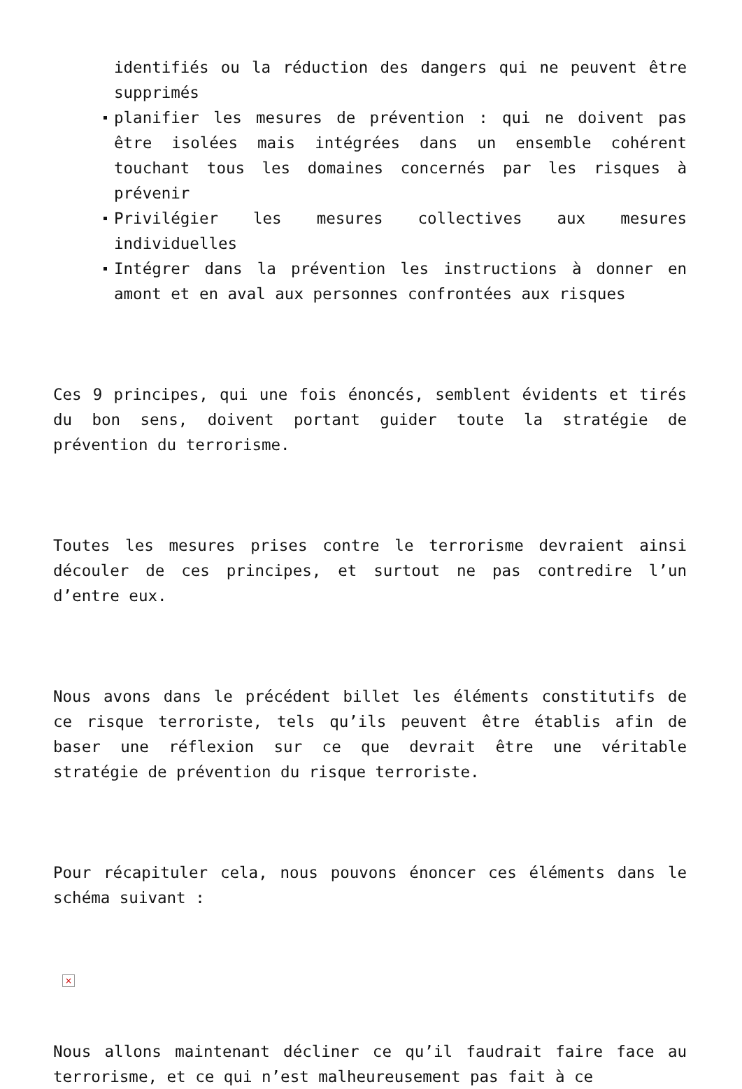identifiés ou la réduction des dangers qui ne peuvent être supprimés
planifier les mesures de prévention : qui ne doivent pas être isolées mais intégrées dans un ensemble cohérent touchant tous les domaines concernés par les risques à prévenir
Privilégier les mesures collectives aux mesures individuelles
Intégrer dans la prévention les instructions à donner en amont et en aval aux personnes confrontées aux risques
Ces 9 principes, qui une fois énoncés, semblent évidents et tirés du bon sens, doivent portant guider toute la stratégie de prévention du terrorisme.
Toutes les mesures prises contre le terrorisme devraient ainsi découler de ces principes, et surtout ne pas contredire l’un d’entre eux.
Nous avons dans le précédent billet les éléments constitutifs de ce risque terroriste, tels qu’ils peuvent être établis afin de baser une réflexion sur ce que devrait être une véritable stratégie de prévention du risque terroriste.
Pour récapituler cela, nous pouvons énoncer ces éléments dans le schéma suivant :
×
Nous allons maintenant décliner ce qu’il faudrait faire face au terrorisme, et ce qui n’est malheureusement pas fait à ce